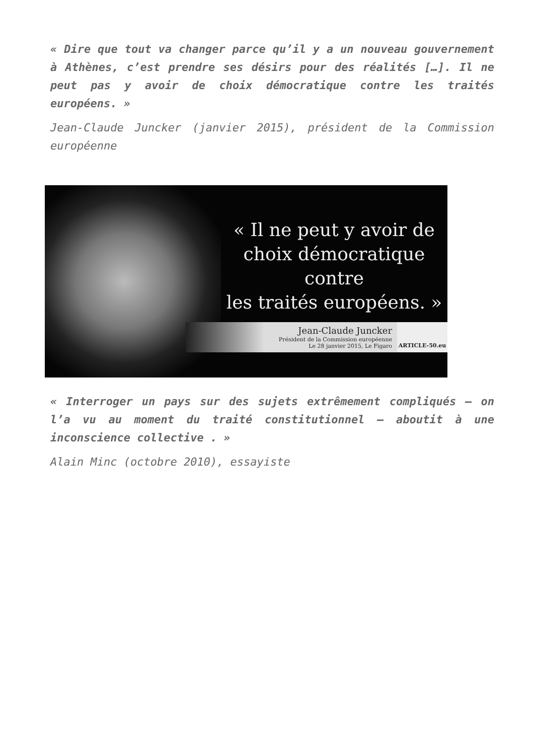« Dire que tout va changer parce qu’il y a un nouveau gouvernement à Athènes, c’est prendre ses désirs pour des réalités […]. Il ne peut pas y avoir de choix démocratique contre les traités européens. »
Jean-Claude Juncker (janvier 2015), président de la Commission européenne
« Il ne peut y avoir de
choix démocratique contre
les traités européens. »
Jean-Claude Juncker
Président de la Commission européenne
Le 28 janvier 2015, Le Figaro
ARTICLE-50.eu
« Interroger un pays sur des sujets extrêmement compliqués – on l’a vu au moment du traité constitutionnel – aboutit à une inconscience collective . »
Alain Minc (octobre 2010), essayiste